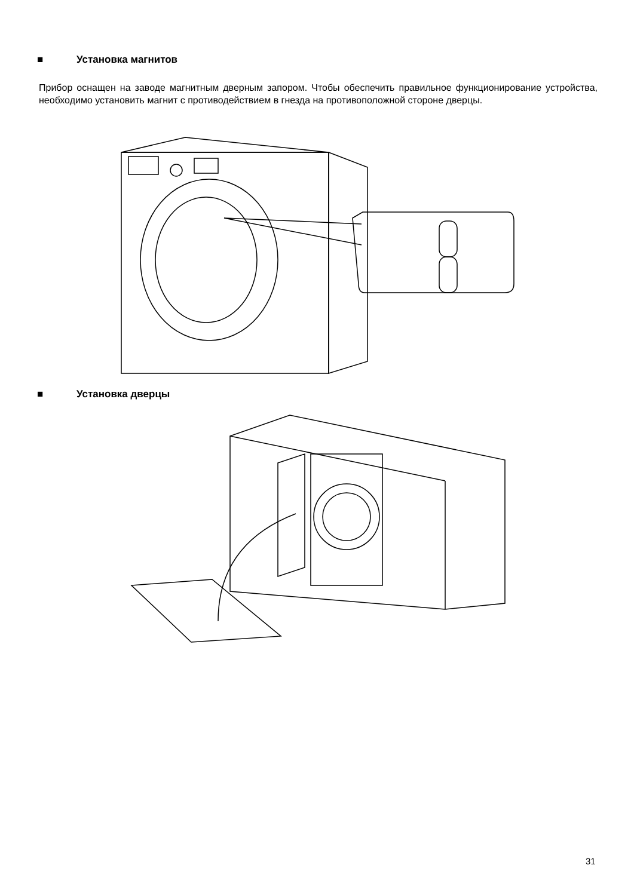■ Установка магнитов
Прибор оснащен на заводе магнитным дверным запором. Чтобы обеспечить правильное функционирование устройства, необходимо установить магнит с противодействием в гнезда на противоположной стороне дверцы.
■ Установка дверцы
31